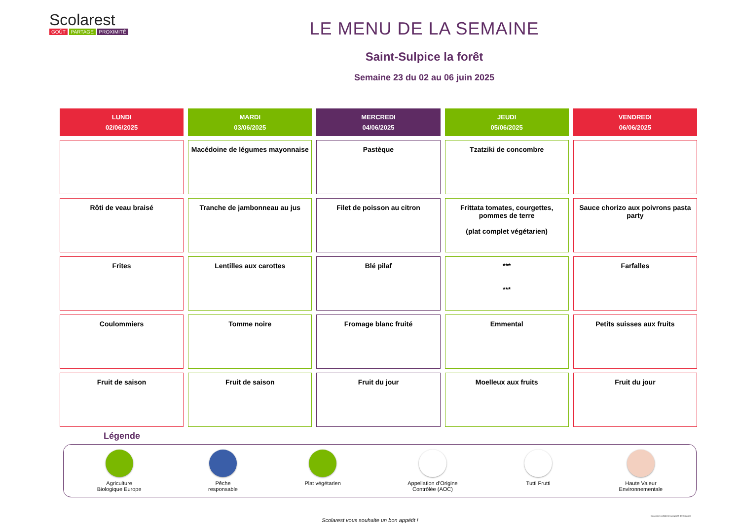Scolarest
GOÛT PARTAGE PROXIMITÉ
LE MENU DE LA SEMAINE
Saint-Sulpice la forêt
Semaine 23 du 02 au 06 juin 2025
| LUNDI 02/06/2025 | MARDI 03/06/2025 | MERCREDI 04/06/2025 | JEUDI 05/06/2025 | VENDREDI 06/06/2025 |
| --- | --- | --- | --- | --- |
| | Macédoine de légumes mayonnaise | Pastèque | Tzatziki de concombre | |
| Rôti de veau braisé | Tranche de jambonneau au jus | Filet de poisson au citron | Frittata tomates, courgettes, pommes de terre (plat complet végétarien) | Sauce chorizo aux poivrons pasta party |
| Frites | Lentilles aux carottes | Blé pilaf | *** *** | Farfalles |
| Coulommiers | Tomme noire | Fromage blanc fruité | Emmental | Petits suisses aux fruits |
| Fruit de saison | Fruit de saison | Fruit du jour | Moelleux aux fruits | Fruit du jour |
Légende
Agriculture
Biologique Europe
Pêche
responsable
Plat végétarien Appellation d’Origine
Contrôlée (AOC)
Tutti Frutti Haute Valeur
Environnementale
Scolarest vous souhaite un bon appétit !
Document confidentiel, propriété de Scolarest